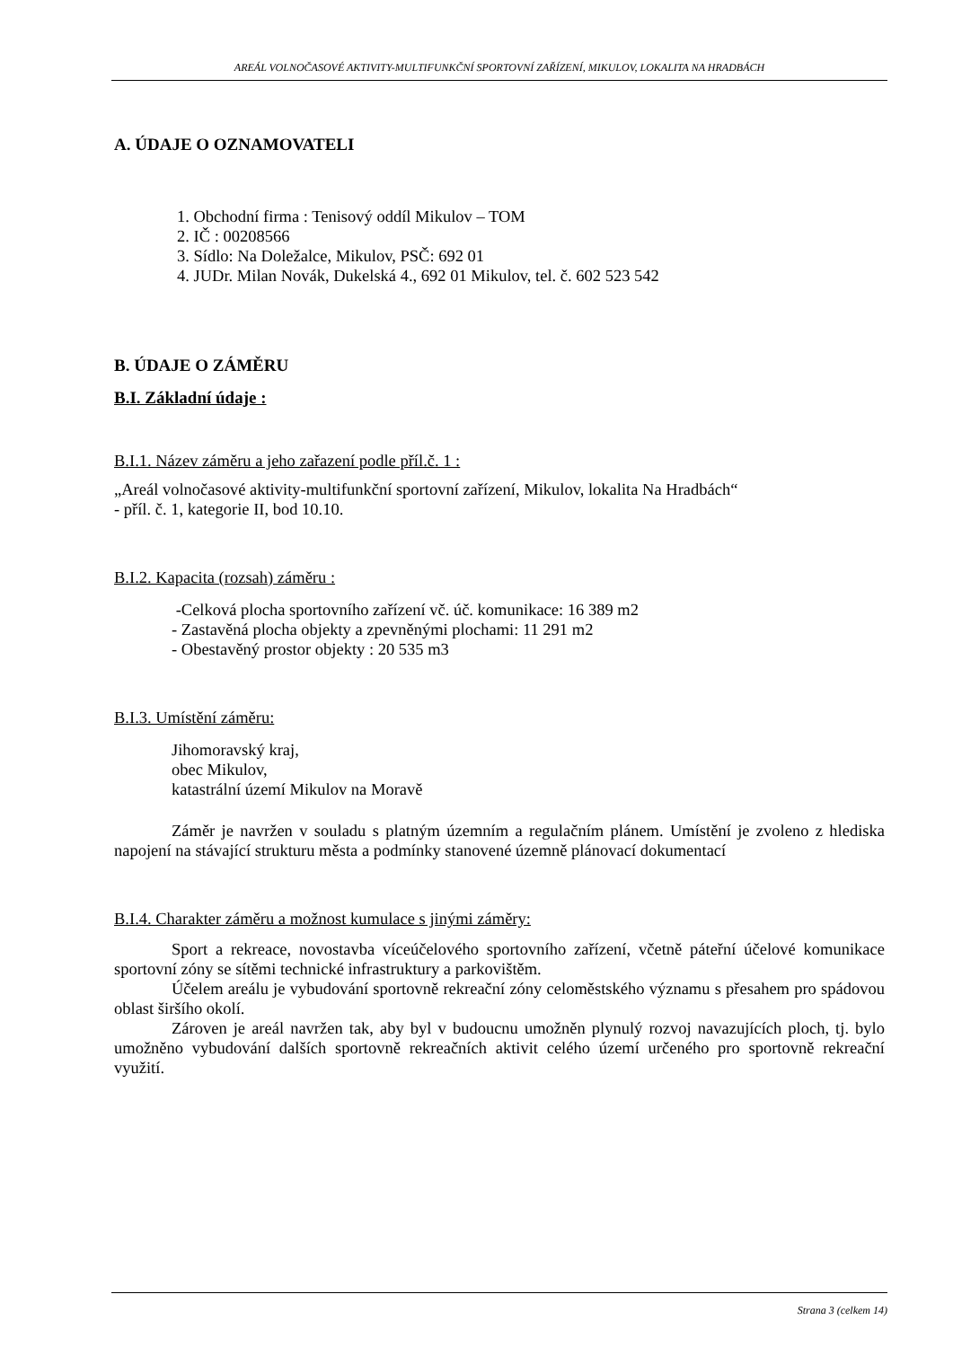AREÁL VOLNOČASOVÉ AKTIVITY-MULTIFUNKČNÍ SPORTOVNÍ ZAŘÍZENÍ, MIKULOV, LOKALITA NA HRADBÁCH
A. ÚDAJE O OZNAMOVATELI
1. Obchodní firma : Tenisový oddíl Mikulov – TOM
2. IČ : 00208566
3. Sídlo: Na Doležalce, Mikulov, PSČ: 692 01
4. JUDr. Milan Novák, Dukelská 4., 692 01 Mikulov, tel. č. 602 523 542
B. ÚDAJE O ZÁMĚRU
B.I. Základní údaje :
B.I.1. Název záměru a jeho zařazení podle příl.č. 1 :
„Areál volnočasové aktivity-multifunkční sportovní zařízení, Mikulov, lokalita Na Hradbách“
- příl. č. 1, kategorie II, bod 10.10.
B.I.2. Kapacita (rozsah) záměru :
-Celková plocha sportovního zařízení vč. úč. komunikace: 16 389 m2
- Zastavěná plocha objekty a zpevněnými plochami: 11 291 m2
- Obestavěný prostor objekty : 20 535 m3
B.I.3. Umístění záměru:
Jihomoravský kraj,
obec Mikulov,
katastrální území Mikulov na Moravě
Záměr je navržen v souladu s platným územním a regulačním plánem. Umístění je zvoleno z hlediska napojení na stávající strukturu města a podmínky stanovené územně plánovací dokumentací
B.I.4. Charakter záměru a možnost kumulace s jinými záměry:
Sport a rekreace, novostavba víceúčelového sportovního zařízení, včetně páteřní účelové komunikace sportovní zóny se sítěmi technické infrastruktury a parkovištěm.
Účelem areálu je vybudování sportovně rekreační zóny celoměstského významu s přesahem pro spádovou oblast širšího okolí.
Zároven je areál navržen tak, aby byl v budoucnu umožněn plynulý rozvoj navazujících ploch, tj. bylo umožněno vybudování dalších sportovně rekreačních aktivit celého území určeného pro sportovně rekreační využití.
Strana 3 (celkem 14)